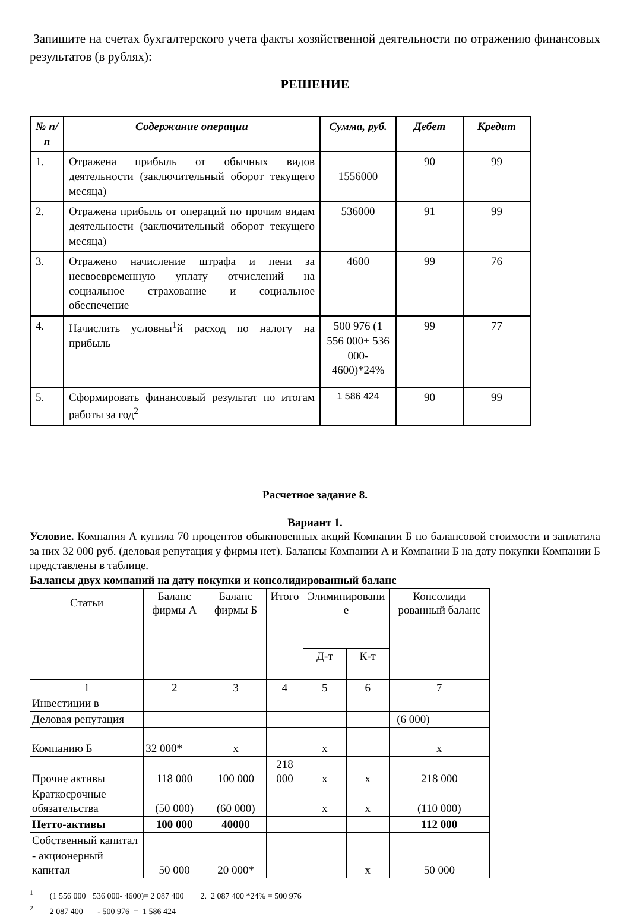Запишите на счетах бухгалтерского учета факты хозяйственной деятельности по отражению финансовых результатов (в рублях):
РЕШЕНИЕ
| № п/п | Содержание операции | Сумма, руб. | Дебет | Кредит |
| --- | --- | --- | --- | --- |
| 1. | Отражена прибыль от обычных видов деятельности (заключительный оборот текущего месяца) | 1556000 | 90 | 99 |
| 2. | Отражена прибыль от операций по прочим видам деятельности (заключительный оборот текущего месяца) | 536000 | 91 | 99 |
| 3. | Отражено начисление штрафа и пени за несвоевременную уплату отчислений на социальное страхование и социальное обеспечение | 4600 | 99 | 76 |
| 4. | Начислить условны<sup>1</sup>й расход по налогу на прибыль | 500 976 (1 556 000+ 536 000- 4600)*24% | 99 | 77 |
| 5. | Сформировать финансовый результат по итогам работы за год<sup>2</sup> | 1 586 424 | 90 | 99 |
Расчетное задание 8.
Вариант 1.
Условие. Компания А купила 70 процентов обыкновенных акций Компании Б по балансовой стоимости и заплатила за них 32 000 руб. (деловая репутация у фирмы нет). Балансы Компании А и Компании Б на дату покупки Компании Б представлены в таблице.
Балансы двух компаний на дату покупки и консолидированный баланс
| Статьи | Баланс фирмы А | Баланс фирмы Б | Итого | Элиминировани е | | Консолиди рованный баланс |
| | | | | Д-т | К-т | |
| 1 | 2 | 3 | 4 | 5 | 6 | 7 |
| Инвестиции в | | | | | | |
| Деловая репутация | | | | | | (6 000) |
| Компанию Б | 32 000* | х | | х | | х |
| Прочие активы | 118 000 | 100 000 | 218 000 | х | х | 218 000 |
| Краткосрочные обязательства | (50 000) | (60 000) | | х | х | (110 000) |
| Нетто-активы | 100 000 | 40000 | | | | 112 000 |
| Собственный капитал | | | | | | |
| - акционерный капитал | 50 000 | 20 000* | | | х | 50 000 |
<sup>1</sup> (1 556 000+ 536 000- 4600)= 2 087 400 2. 2 087 400 *24% = 500 976
<sup>2</sup> 2 087 400 - 500 976 = 1 586 424